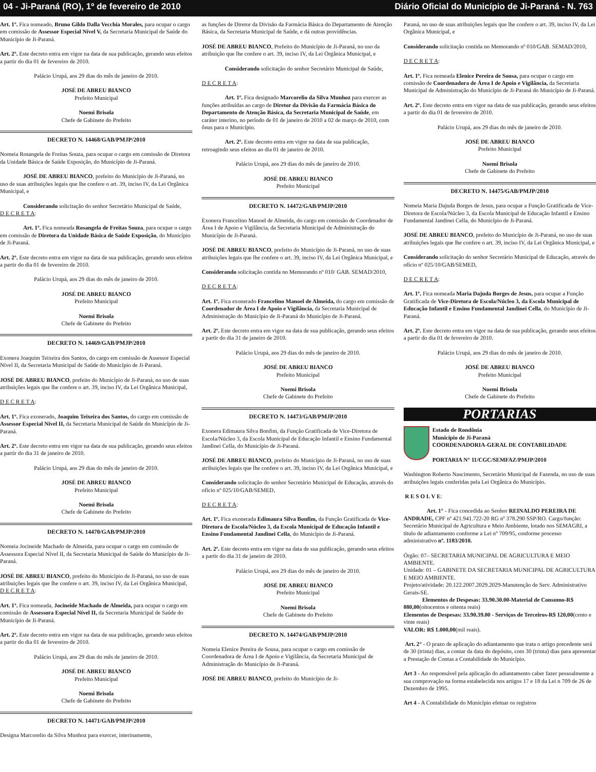04 - Ji-Paraná (RO), 1º de fevereiro de 2010 Diário Oficial do Município de Ji-Paraná - N. 763
Art. 1º. Fica nomeado, Bruno Gildo Dalla Vecchia Morales, para ocupar o cargo em comissão de Assessor Especial Nível V, da Secretaria Municipal de Saúde do Município de Ji-Paraná.
Art. 2º. Este decreto entra em vigor na data de sua publicação, gerando seus efeitos a partir do dia 01 de fevereiro de 2010.
Palácio Urupá, aos 29 dias do mês de janeiro de 2010.
JOSÉ DE ABREU BIANCO
Prefeito Municipal
Noemi Brisola
Chefe de Gabinete do Prefeito
DECRETO N. 14468/GAB/PMJP/2010
Nomeia Rosangela de Freitas Souza, para ocupar o cargo em comissão de Diretora da Unidade Básica de Saúde Exposição, do Município de Ji-Paraná.
JOSÉ DE ABREU BIANCO, prefeito do Município de Ji-Paraná, no uso de suas atribuições legais que lhe confere o art. 39, inciso IV, da Lei Orgânica Municipal, e
Considerando solicitação do senhor Secretário Municipal de Saúde,
D E C R E T A:
Art. 1º. Fica nomeada Rosangela de Freitas Souza, para ocupar o cargo em comissão de Diretora da Unidade Básica de Saúde Exposição, do Município de Ji-Paraná.
Art. 2º. Este decreto entra em vigor na data de sua publicação, gerando seus efeitos a partir do dia 01 de fevereiro de 2010.
Palácio Urupá, aos 29 dias do mês de janeiro de 2010.
JOSÉ DE ABREU BIANCO
Prefeito Municipal
Noemi Brisola
Chefe de Gabinete do Prefeito
DECRETO N. 14469/GAB/PMJP/2010
Exonera Joaquim Teixeira dos Santos, do cargo em comissão de Assessor Especial Nível II, da Secretaria Municipal de Saúde do Município de Ji-Paraná.
JOSÉ DE ABREU BIANCO, prefeito do Município de Ji-Paraná, no uso de suas atribuições legais que lhe confere o art. 39, inciso IV, da Lei Orgânica Municipal,
D E C R E T A:
Art. 1º. Fica exonerado, Joaquim Teixeira dos Santos, do cargo em comissão de Assessor Especial Nível II, da Secretaria Municipal de Saúde do Município de Ji-Paraná.
Art. 2º. Este decreto entra em vigor na data de sua publicação, gerando seus efeitos a partir do dia 31 de janeiro de 2010.
Palácio Urupá, aos 29 dias do mês de janeiro de 2010.
JOSÉ DE ABREU BIANCO
Prefeito Municipal
Noemi Brisola
Chefe de Gabinete do Prefeito
DECRETO N. 14470/GAB/PMJP/2010
Nomeia Jocineide Machado de Almeida, para ocupar o cargo em comissão de Assessora Especial Nível II, da Secretaria Municipal de Saúde do Município de Ji-Paraná.
JOSÉ DE ABREU BIANCO, prefeito do Município de Ji-Paraná, no uso de suas atribuições legais que lhe confere o art. 39, inciso IV, da Lei Orgânica Municipal,
D E C R E T A:
Art. 1º. Fica nomeada, Jocineide Machado de Almeida, para ocupar o cargo em comissão de Assessora Especial Nível II, da Secretaria Municipal de Saúde do Município de Ji-Paraná.
Art. 2º. Este decreto entra em vigor na data de sua publicação, gerando seus efeitos a partir do dia 01 de fevereiro de 2010.
Palácio Urupá, aos 29 dias do mês de janeiro de 2010.
JOSÉ DE ABREU BIANCO
Prefeito Municipal
Noemi Brisola
Chefe de Gabinete do Prefeito
DECRETO N. 14471/GAB/PMJP/2010
Designa Marcorelio da Silva Munhoz para exercer, interinamente,
as funções de Diretor da Divisão da Farmácia Básica do Departamento de Atenção Básica, da Secretaria Municipal de Saúde, e dá outras providências.
JOSÉ DE ABREU BIANCO, Prefeito do Município de Ji-Paraná, no uso da atribuição que lhe confere o art. 39, inciso IV, da Lei Orgânica Municipal, e
Considerando solicitação do senhor Secretário Municipal de Saúde,
D E C R E T A:
Art. 1º. Fica designado Marcorelio da Silva Munhoz para exercer as funções atribuídas ao cargo de Diretor da Divisão da Farmácia Básica do Departamento de Atenção Básica, da Secretaria Municipal de Saúde, em caráter interino, no período de 01 de janeiro de 2010 a 02 de março de 2010, com ônus para o Município.
Art. 2º. Este decreto entra em vigor na data de sua publicação, retroagindo seus efeitos ao dia 01 de janeiro de 2010.
Palácio Urupá, aos 29 dias do mês de janeiro de 2010.
JOSÉ DE ABREU BIANCO
Prefeito Municipal
DECRETO N. 14472/GAB/PMJP/2010
Exonera Francelino Manoel de Almeida, do cargo em comissão de Coordenador de Área I de Apoio e Vigilância, da Secretaria Municipal de Administração do Município de Ji-Paraná.
JOSÉ DE ABREU BIANCO, prefeito do Município de Ji-Paraná, no uso de suas atribuições legais que lhe confere o art. 39, inciso IV, da Lei Orgânica Municipal, e
Considerando solicitação contida no Memorando nº 010/ GAB. SEMAD/2010,
D E C R E T A:
Art. 1º. Fica exonerado Francelino Manoel de Almeida, do cargo em comissão de Coordenador de Área I de Apoio e Vigilância, da Secretaria Municipal de Administração do Município de Ji-Paraná do Município de Ji-Paraná.
Art. 2º. Este decreto entra em vigor na data de sua publicação, gerando seus efeitos a partir do dia 31 de janeiro de 2010.
Palácio Urupá, aos 29 dias do mês de janeiro de 2010.
JOSÉ DE ABREU BIANCO
Prefeito Municipal
Noemi Brisola
Chefe de Gabinete do Prefeito
DECRETO N. 14473/GAB/PMJP/2010
Exonera Edimaura Silva Bonfim, da Função Gratificada de Vice-Diretora de Escola/Núcleo 3, da Escola Municipal de Educação Infantil e Ensino Fundamental Jandinei Cella, do Município de Ji-Paraná.
JOSÉ DE ABREU BIANCO, prefeito do Município de Ji-Paraná, no uso de suas atribuições legais que lhe confere o art. 39, inciso IV, da Lei Orgânica Municipal, e
Considerando solicitação do senhor Secretário Municipal de Educação, através do ofício nº 025/10/GAB/SEMED,
D E C R E T A:
Art. 1º. Fica exonerada Edimaura Silva Bonfim, da Função Gratificada de Vice-Diretora de Escola/Núcleo 3, da Escola Municipal de Educação Infantil e Ensino Fundamental Jandinei Cella, do Município de Ji-Paraná.
Art. 2º. Este decreto entra em vigor na data de sua publicação, gerando seus efeitos a partir do dia 31 de janeiro de 2010.
Palácio Urupá, aos 29 dias do mês de janeiro de 2010.
JOSÉ DE ABREU BIANCO
Prefeito Municipal
Noemi Brisola
Chefe de Gabinete do Prefeito
DECRETO N. 14474/GAB/PMJP/2010
Nomeia Elenice Pereira de Sousa, para ocupar o cargo em comissão de Coordenadora de Área I de Apoio e Vigilância, da Secretaria Municipal de Administração do Município de Ji-Paraná.
JOSÉ DE ABREU BIANCO, prefeito do Município de Ji-
Paraná, no uso de suas atribuições legais que lhe confere o art. 39, inciso IV, da Lei Orgânica Municipal, e
Considerando solicitação contida no Memorando nº 010/GAB. SEMAD/2010,
D E C R E T A:
Art. 1º. Fica nomeada Elenice Pereira de Sousa, para ocupar o cargo em comissão de Coordenadora de Área I de Apoio e Vigilância, da Secretaria Municipal de Administração do Município de Ji-Paraná do Município de Ji-Paraná.
Art. 2º. Este decreto entra em vigor na data de sua publicação, gerando seus efeitos a partir do dia 01 de fevereiro de 2010.
Palácio Urupá, aos 29 dias do mês de janeiro de 2010.
JOSÉ DE ABREU BIANCO
Prefeito Municipal
Noemi Brisola
Chefe de Gabinete do Prefeito
DECRETO N. 14475/GAB/PMJP/2010
Nomeia Maria Dajuda Borges de Jesus, para ocupar a Função Gratificada de Vice-Diretora de Escola/Núcleo 3, da Escola Municipal de Educação Infantil e Ensino Fundamental Jandinei Cella, do Município de Ji-Paraná.
JOSÉ DE ABREU BIANCO, prefeito do Município de Ji-Paraná, no uso de suas atribuições legais que lhe confere o art. 39, inciso IV, da Lei Orgânica Municipal, e
Considerando solicitação do senhor Secretário Municipal de Educação, através do ofício nº 025/10/GAB/SEMED,
D E C R E T A:
Art. 1º. Fica nomeada Maria Dajuda Borges de Jesus, para ocupar a Função Gratificada de Vice-Diretora de Escola/Núcleo 3, da Escola Municipal de Educação Infantil e Ensino Fundamental Jandinei Cella, do Município de Ji-Paraná.
Art. 2º. Este decreto entra em vigor na data de sua publicação, gerando seus efeitos a partir do dia 01 de fevereiro de 2010.
Palácio Urupá, aos 29 dias do mês de janeiro de 2010.
JOSÉ DE ABREU BIANCO
Prefeito Municipal
Noemi Brisola
Chefe de Gabinete do Prefeito
PORTARIAS
Estado de Rondônia
Município de Ji-Paraná
COORDENADORIA-GERAL DE CONTABILIDADE
PORTARIA N° 11/CGC/SEMFAZ/PMJP/2010
Washington Roberto Nascimento, Secretário Municipal de Fazenda, no uso de suas atribuições legais conferidas pela Lei Orgânica do Município.
R E S O L V E:
Art. 1° - Fica concedida ao Senhor REINALDO PEREIRA DE ANDRADE, CPF nº 421.941.722-20 RG nº 378.290 SSP/RO. Cargo/função: Secretário Municipal de Agricultura e Meio Ambiente, lotado nos SEMAGRI, a título de adiantamento conforme a Lei nº 709/95, conforme processo administrativo nº. 1183/2010.
Órgão: 07– SECRETARIA MUNICIPAL DE AGRICULTURA E MEIO AMBIENTE.
Unidade: 01 – GABINETE DA SECRETARIA MUNICIPAL DE AGRICULTURA E MEIO AMBIENTE.
Projeto/atividade: 20.122.2007.2029.2029-Manutenção de Serv. Administrativo Gerais-SE.
Elementos de Despesas: 33.90.30.00-Material de Consumo-R$ 880,00(oitocentos e oitenta reais)
Elementos de Despesas: 33.90.39.00 - Serviços de Terceiros-R$ 120,00(cento e vinte reais)
VALOR: R$ 1.000,00(mil reais).
Art. 2° - O prazo de aplicação do adiantamento que trata o artigo precedente será de 30 (trinta) dias, a contar da data do depósito, com 30 (trinta) dias para apresentar a Prestação de Contas a Contabilidade do Município.
Art 3 - Ao responsável pela aplicação do adiantamento caber fazer pessoalmente a sua comprovação na forma estabelecida nos artigos 17 e 18 da Lei n 709 de 26 de Dezembro de 1995.
Art 4 - A Contabilidade do Município efetuar os registros